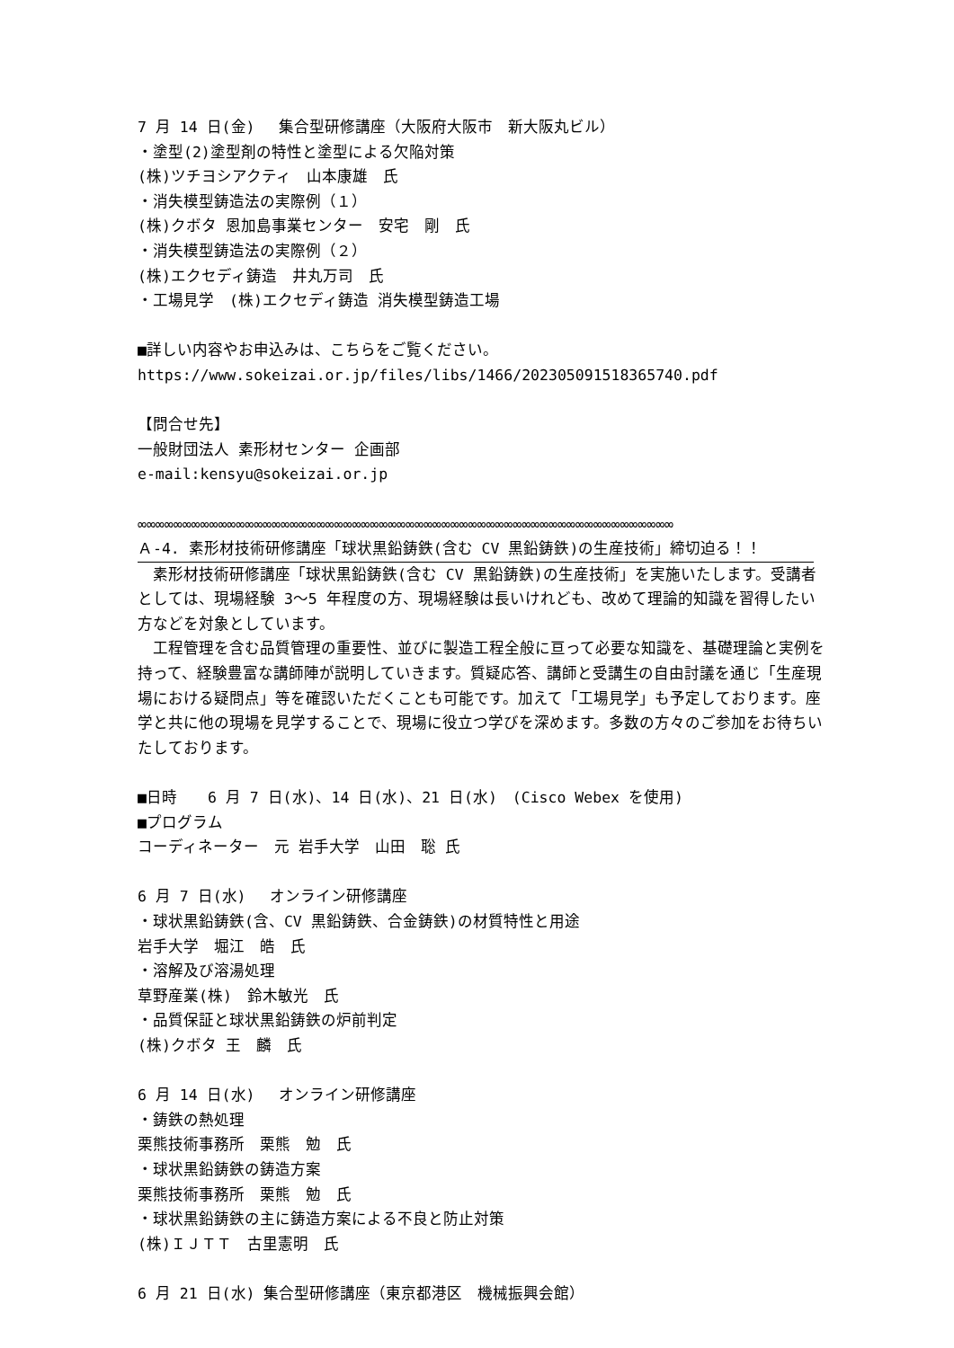7 月 14 日(金)　 集合型研修講座（大阪府大阪市　新大阪丸ビル）
・塗型(2)塗型剤の特性と塗型による欠陥対策
(株)ツチヨシアクティ　山本康雄　氏
・消失模型鋳造法の実際例（１）
(株)クボタ 恩加島事業センター　安宅　剛　氏
・消失模型鋳造法の実際例（２）
(株)エクセディ鋳造　井丸万司　氏
・工場見学　(株)エクセディ鋳造 消失模型鋳造工場
■詳しい内容やお申込みは、こちらをご覧ください。
https://www.sokeizai.or.jp/files/libs/1466/202305091518365740.pdf
【問合せ先】
一般財団法人 素形材センター 企画部
e-mail:kensyu@sokeizai.or.jp
∞∞∞∞∞∞∞∞∞∞∞∞∞∞∞∞∞∞∞∞∞∞∞∞∞∞∞∞∞∞∞∞∞∞∞∞∞∞∞∞∞∞∞∞∞∞∞∞∞∞∞∞∞∞∞∞∞∞∞∞
Ａ-4. 素形材技術研修講座「球状黒鉛鋳鉄(含む CV 黒鉛鋳鉄)の生産技術」締切迫る！！
　素形材技術研修講座「球状黒鉛鋳鉄(含む CV 黒鉛鋳鉄)の生産技術」を実施いたします。受講者としては、現場経験 3～5 年程度の方、現場経験は長いけれども、改めて理論的知識を習得したい方などを対象としています。
　工程管理を含む品質管理の重要性、並びに製造工程全般に亘って必要な知識を、基礎理論と実例を持って、経験豊富な講師陣が説明していきます。質疑応答、講師と受講生の自由討議を通じ「生産現場における疑問点」等を確認いただくことも可能です。加えて「工場見学」も予定しております。座学と共に他の現場を見学することで、現場に役立つ学びを深めます。多数の方々のご参加をお待ちいたしております。
■日時　　6 月 7 日(水)、14 日(水)、21 日(水)　(Cisco Webex を使用)
■プログラム
コーディネーター　元 岩手大学　山田　聡 氏
6 月 7 日(水)　 オンライン研修講座
・球状黒鉛鋳鉄(含、CV 黒鉛鋳鉄、合金鋳鉄)の材質特性と用途
岩手大学　堀江　皓　氏
・溶解及び溶湯処理
草野産業(株)　鈴木敏光　氏
・品質保証と球状黒鉛鋳鉄の炉前判定
(株)クボタ 王　麟　氏
6 月 14 日(水)　 オンライン研修講座
・鋳鉄の熱処理
栗熊技術事務所　栗熊　勉　氏
・球状黒鉛鋳鉄の鋳造方案
栗熊技術事務所　栗熊　勉　氏
・球状黒鉛鋳鉄の主に鋳造方案による不良と防止対策
(株)ＩＪＴＴ　古里憲明　氏
6 月 21 日(水) 集合型研修講座（東京都港区　機械振興会館）